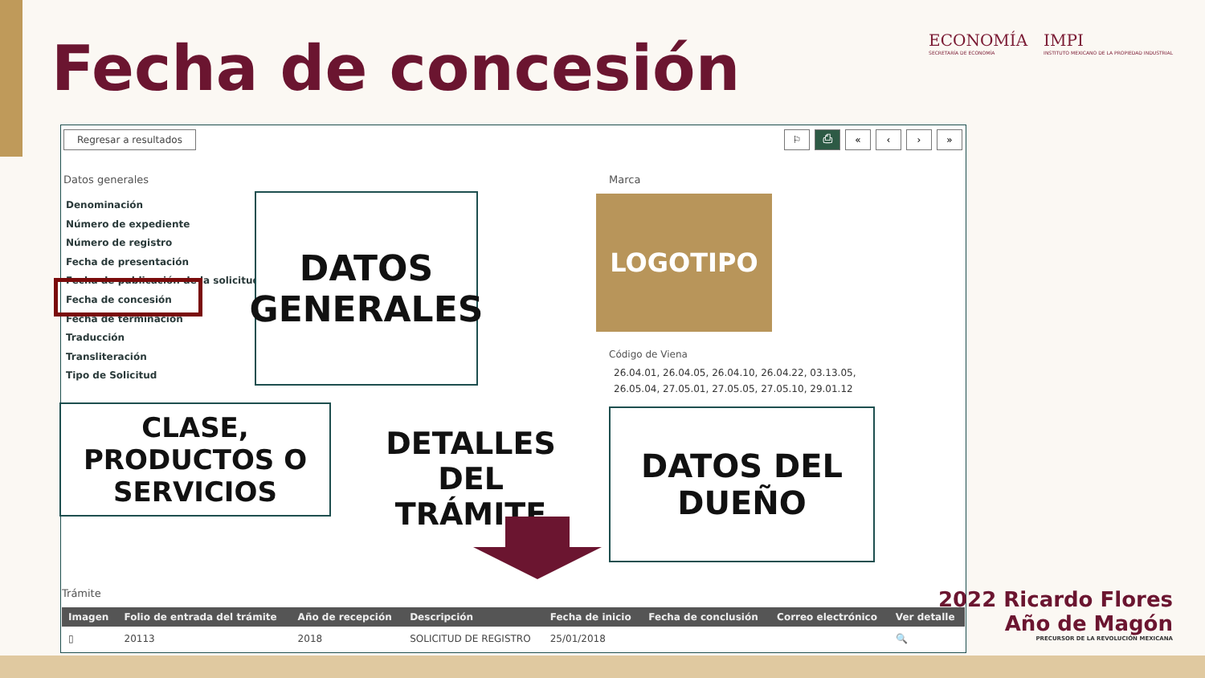Fecha de concesión
ECONOMÍA
SECRETARÍA DE ECONOMÍA
IMPI
INSTITUTO MEXICANO DE LA PROPIEDAD INDUSTRIAL
Regresar a resultados ⚐ ⎙ « ‹ › »
Datos generales
Denominación
Número de expediente
Número de registro
Fecha de presentación
Fecha de publicación de la solicitud
Fecha de concesión
Fecha de terminación
Traducción
Transliteración
Tipo de Solicitud
DATOS
GENERALES
Marca
LOGOTIPO
Código de Viena
26.04.01, 26.04.05, 26.04.10, 26.04.22, 03.13.05, 26.05.04, 27.05.01, 27.05.05, 27.05.10, 29.01.12
CLASE,
PRODUCTOS O
SERVICIOS
DETALLES
DEL
TRÁMITE
DATOS DEL
DUEÑO
Trámite
| Imagen | Folio de entrada del trámite | Año de recepción | Descripción | Fecha de inicio | Fecha de conclusión | Correo electrónico | Ver detalle |
| --- | --- | --- | --- | --- | --- | --- | --- |
| ▯ | 20113 | 2018 | SOLICITUD DE REGISTRO | 25/01/2018 | | | 🔍 |
2022 Ricardo Flores
Año de Magón
PRECURSOR DE LA REVOLUCIÓN MEXICANA